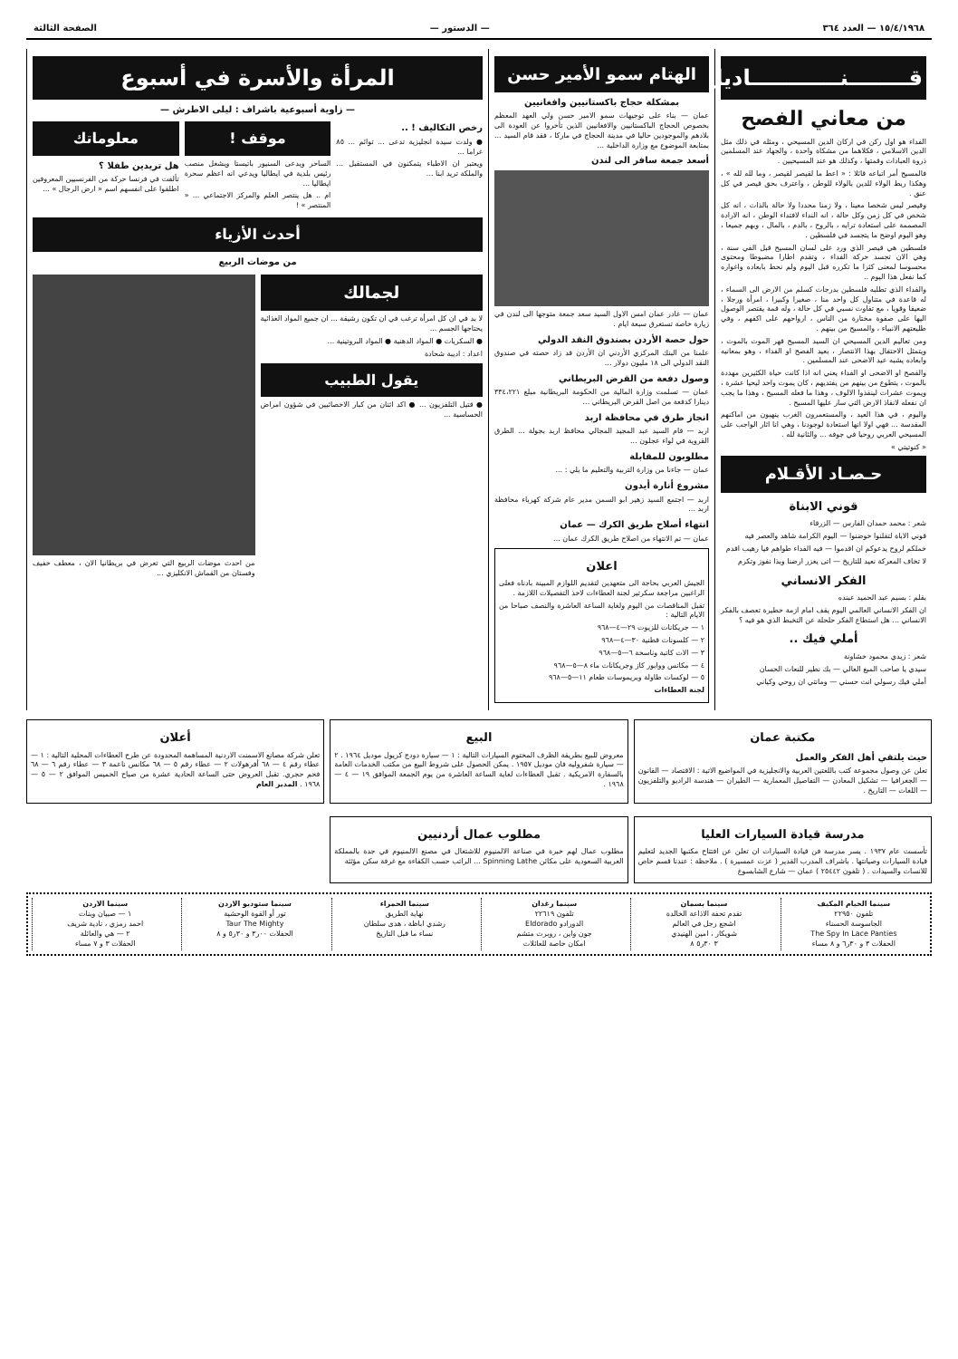١٥/٤/١٩٦٨ — العدد ٣٦٤ — الدستور — الصفحة الثالثة
قــــــــنــــــــــــاديل!
من معاني الفصح
الفداء هو اول ركن في اركان الدين المسيحي ، ومثله في ذلك مثل الدين الاسلامي ، فكلاهما من مشكاة واحدة ، والجهاد عند المسلمين ذروة العبادات وقمتها ، وكذلك هو عند المسيحيين .
فالمسيح أمر اتباعه قائلا : « اعط ما لقيصر لقيصر ، وما لله لله » ، وهكذا ربط الولاء للدين بالولاء للوطن ، واعترف بحق قيصر في كل عنق .
وقيصر ليس شخصا معينا ، ولا زمنا محددا ولا حالة بالذات ، انه كل شخص في كل زمن وكل حالة ، انه النداء لافتداء الوطن ، انه الارادة المصممة على استعادة ترابه ، بالروح ، بالدم ، بالمال ، وبهم جميعا ، وهو اليوم اوضح ما يتجسد في فلسطين .
فلسطين هي قيصر الذي ورد على لسان المسيح قبل الفي سنة ، وهي الان تجسد حركة الفداء ، وتقدم اطارا مضبوطا ومحتوى محسوسا لمعنى كثرا ما تكرره قبل اليوم ولم نحط بابعاده واغواره كما نفعل هذا اليوم ..
والفداء الذي تطلبه فلسطين بدرجات كسلم من الارض الى السماء ، له قاعدة في متناول كل واحد منا ، صغيرا وكبيرا ، امرأة ورجلا ، ضعيفا وقويا ، مع تفاوت نسبي في كل حالة ، وله قمة يقتصر الوصول اليها على صفوة مختارة من الناس ، ارواحهم على اكفهم ، وفي طليعتهم الانبياء ، والمسيح من بينهم .
ومن تعاليم الدين المسيحي ان السيد المسيح قهر الموت بالموت ، ويتمثل الاحتفال بهذا الانتصار ، بعيد الفصح او الفداء ، وهو بمعانيه وابعاده يشبه عيد الاضحى عند المسلمين .
والفصح او الاضحى او الفداء يعني انه اذا كانت حياة الكثيرين مهددة بالموت ، يتطوع من بينهم من يفتديهم ، كان يموت واحد ليحيا عشرة ، ويموت عشرات لينقذوا الالوف ، وهذا ما فعله المسيح ، وهذا ما يجب ان نفعله لانقاذ الارض التي سار عليها المسيح .
واليوم ، في هذا العيد ، والمستعمرون الغرب ينهبون من اماكنهم المقدسة ... فهي اولا انها استعادة لوجودنا ، وهي انا اثار الواجب على المسيحي العربي روحيا في جوفه ... والثانية لله .
« كنوتيتي »
حـصـاد الأقـلام
قوني الابناة
شعر : محمد حمدان الفارس — الزرقاء
قوني الاباة لتقلنوا خوضنوا — اليوم الكرامة شاهد والعصر فيه
خملكم لروح يدعوكم ان اقدموا — فيه الفداء طواهم فيا رهيب اقدم
لا تخاف المعركة نعيد للتاريخ — اتى يغزر ارضنا وبذا نفوز وتكرم
الفكر الانساني
بقلم : بسيم عبد الحميد عبنده
ان الفكر الانساني العالمي اليوم يقف امام ازمة خطيرة تعصف بالفكر الانساني ... هل استطاع الفكر حلحلة عن التخبط الذي هو فيه ؟
أملي فيك ..
شعر : زيدي محمود خشاونة
سيدي يا صاحب المبغ الغالي — بك نطير للنعات الحسان
أملي فيك رسولي انت حسني — ومانتي ان روحي وكياني
الهتام سمو الأمير حسن
بمشكلة حجاج باكستانيين وافغانيين
عمان — بناء على توجيهات سمو الامير حسن ولي العهد المعظم بخصوص الحجاج الباكستانيين والافغانيين الذين تأخروا عن العودة الى بلادهم والموجودين حاليا في مدينة الحجاج في ماركا ، فقد قام السيد ... بمتابعة الموضوع مع وزارة الداخلية ...
أسعد جمعة سافر الى لندن
عمان — غادر عمان امس الاول السيد سعد جمعة متوجها الى لندن في زيارة خاصة تستغرق سبعة ايام .
حول حصة الأردن بصندوق النقد الدولي
علمنا من البنك المركزي الأردني ان الأردن قد زاد حصته في صندوق النقد الدولي الى ١٨ مليون دولار ...
وصول دفعة من القرض البريطاني
عمان — تسلمت وزارة المالية من الحكومة البريطانية مبلغ ٣٣٤،٢٢١ دينارا كدفعة من اصل القرض البريطاني ...
انجاز طرق في محافظة اربد
اربد — قام السيد عبد المجيد المجالي محافظ اربد بجولة ... الطرق القروية في لواء عجلون ...
مطلوبون للمقابلة
عمان — جاءنا من وزارة التربية والتعليم ما يلي : ...
مشروع أنارة أيدون
اربد — اجتمع السيد زهير ابو السمن مدير عام شركة كهرباء محافظة اربد ...
انتهاء أصلاح طريق الكرك — عمان
عمان — تم الانتهاء من اصلاح طريق الكرك عمان ...
اعلان
الجيش العربي بحاجة الى متعهدين لتقديم اللوازم المبينة بادناه فعلى الراغبين مراجعة سكرتير لجنة العطاءات لاخذ التفصيلات اللازمة .
تقبل المناقصات من اليوم ولغاية الساعة العاشرة والنصف صباحا من الايام التالية :
١ — جريكانات للزيوت ٢٩—٤—٩٦٨
٢ — كلسونات قطنية ٣٠—٤—٩٦٨
٣ — الات كاتبة وناسخة ٦—٥—٩٦٨
٤ — مكانس ووابور كاز وجريكانات ماء ٨—٥—٩٦٨
٥ — لوكسات طاولة وبريموسات طعام ١١—٥—٩٦٨
لجنة العطاءات
المرأة والأسرة في أسبوع
— زاوية أسبوعية باشراف : ليلى الاطرش —
رخص التكاليف ! ..
● ولدت سيدة انجليزية تدعى ... توائم ... ٨٥ غراما ...
ويعتبر ان الاطباء يتمكنون في المستقبل ... والملكة تريد ابنا ...
موقف !
الساحر ويدعى السنيور باتيستا ويشغل منصب رئيس بلدية في ايطاليا ويدعي انه اعظم سحرة ايطاليا ...
ام .. هل ينتصر العلم والمركز الاجتماعي ... « المنتصر » !
معلوماتك
هل تريدين طفلا ؟
تألفت في فرنسا حركة من الفرنسيين المعروفين اطلقوا على انفسهم اسم « ارض الرجال » ...
أحدث الأزياء
من موضات الربيع
لجمالك
لا بد في ان كل امرأة ترغب في ان تكون رشيقة ... ان جميع المواد الغذائية يحتاجها الجسم ...
● السكريات ● المواد الدهنية ● المواد البروتينية ...
اعداد : اديبة شحادة
يقول الطبيب
● قتيل التلفزيون ... ● اكد اثنان من كبار الاخصائيين في شؤون امراض الحساسية ...
من احدث موضات الربيع التي تعرض في بريطانيا الان ، معطف خفيف وفستان من القماش الانكليزي ...
مكتبة عمان
حيث يلتقي أهل الفكر والعمل
تعلن عن وصول مجموعة كتب باللغتين العربية والانجليزية في المواضيع الاتية : الاقتصاد — القانون — الجغرافيا — تشكيل المعادن — التفاصيل المعمارية — الطيران — هندسة الراديو والتلفزيون — اللغات — التاريخ .
البيع
معروض للبيع بطريقة الظرف المختوم السيارات التالية : ١ — سيارة دودج كريول موديل ١٩٦٤ . ٢ — سيارة شفروليه فان موديل ١٩٥٧ . يمكن الحصول على شروط البيع من مكتب الخدمات العامة بالسفارة الامريكية . تقبل العطاءات لغاية الساعة العاشرة من يوم الجمعة الموافق ١٩ — ٤ — ١٩٦٨ .
أعلان
تعلن شركة مصانع الاسمنت الاردنية المساهمة المحدودة عن طرح العطاءات المحلية التالية : ١ — عطاء رقم ٤ — ٦٨ أفرهولات ٢ — عطاء رقم ٥ — ٦٨ مكانس ناعمة ٣ — عطاء رقم ٦ — ٦٨ فحم حجري. تقبل العروض حتى الساعة الحادية عشرة من صباح الخميس الموافق ٢ — ٥ — ١٩٦٨ . المدير العام
مدرسة قيادة السيارات العليا
تأسست عام ١٩٣٧ . يسر مدرسة فن قيادة السيارات ان تعلن عن افتتاح مكتبها الجديد لتعليم قيادة السيارات وصيانتها . باشراف المدرب القدير ( عزت عمسيرة ) . ملاحظة : عندنا قسم خاص للانسات والسيدات . ( تلفون ٢٥٤٤٢ ) عمان — شارع الشابسوغ
مطلوب عمال أردنيين
مطلوب عمال لهم خبرة في صناعة الالمنيوم للاشتغال في مصنع الالمنيوم في جدة بالمملكة العربية السعودية على مكائن Spinning Lathe ... الراتب حسب الكفاءة مع غرفة سكن مؤثثة
سينما الخيام المكيف
تلفون ٢٢٩٥٠
الجاسوسة الحسناء
The Spy In Lace Panties
الحفلات ٣ و ٣٠ر٦ و ٨ مساء
سينما بسمان
تقدم تحفة الاذاعة الخالدة
اشجع رجل في العالم
شويكار ، امين الهنيدي
٣ ٣٠ر٥ ٨
سينما رغدان
تلفون ٢٢٦١٩
الدورادو Eldorado
جون واين ، روبرت متشم
امكان خاصة للعائلات
سينما الحمراء
نهاية الطريق
رشدي اباظة ، هدى سلطان
نساء ما قبل التاريخ
سينما ستوديو الاردن
تور أو القوة الوحشية
Taur The Mighty
الحفلات ٠٠ر٣ و ٣٠ر٥ و ٨
سينما الاردن
١ — صبيان وبنات
احمد رمزي ، نادية شريف
٢ — هي والعائلة
الحفلات ٣ و ٧ مساء